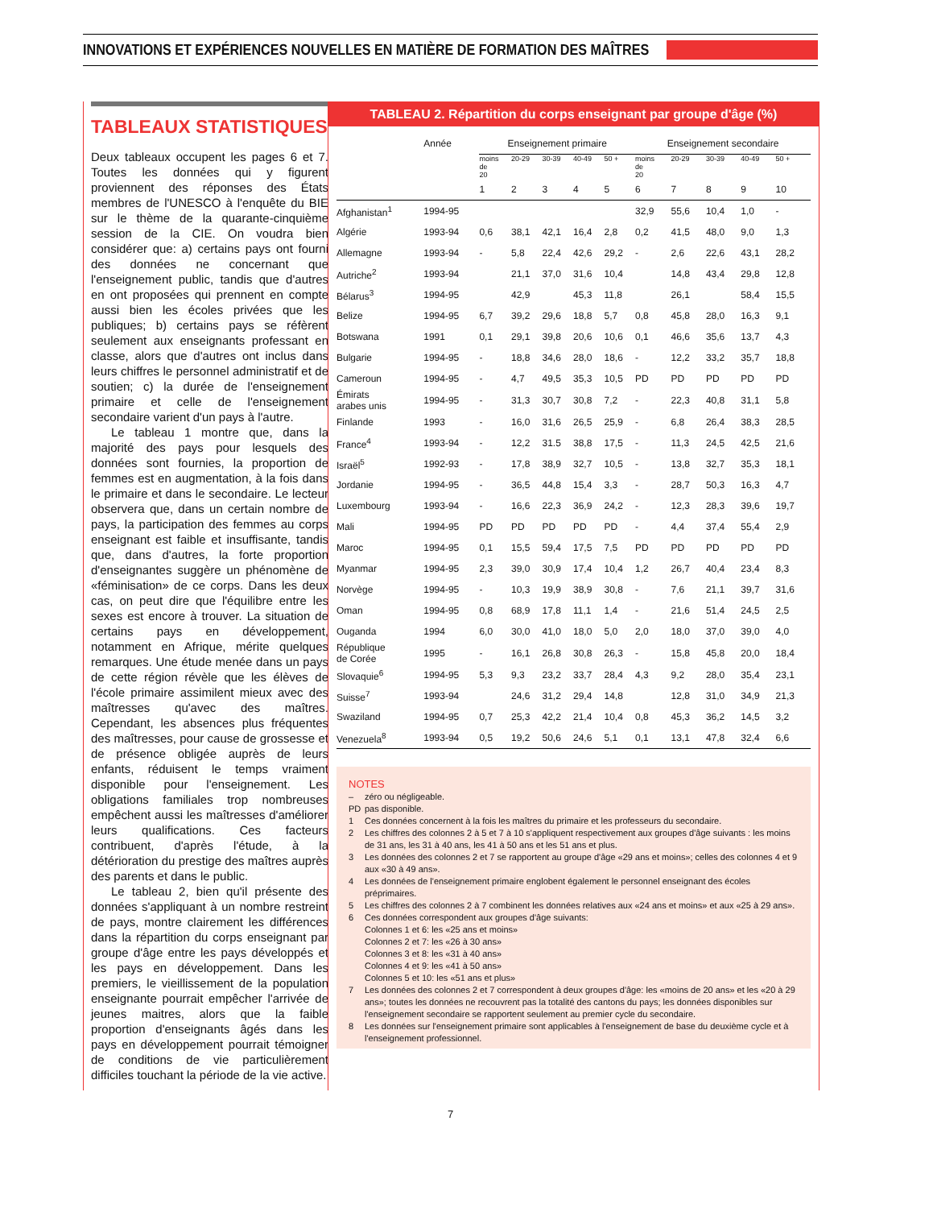INNOVATIONS ET EXPÉRIENCES NOUVELLES EN MATIÈRE DE FORMATION DES MAÎTRES
TABLEAUX STATISTIQUES
Deux tableaux occupent les pages 6 et 7. Toutes les données qui y figurent proviennent des réponses des États membres de l'UNESCO à l'enquête du BIE sur le thème de la quarante-cinquième session de la CIE. On voudra bien considérer que: a) certains pays ont fourni des données ne concernant que l'enseignement public, tandis que d'autres en ont proposées qui prennent en compte aussi bien les écoles privées que les publiques; b) certains pays se réfèrent seulement aux enseignants professant en classe, alors que d'autres ont inclus dans leurs chiffres le personnel administratif et de soutien; c) la durée de l'enseignement primaire et celle de l'enseignement secondaire varient d'un pays à l'autre.
Le tableau 1 montre que, dans la majorité des pays pour lesquels des données sont fournies, la proportion de femmes est en augmentation, à la fois dans le primaire et dans le secondaire. Le lecteur observera que, dans un certain nombre de pays, la participation des femmes au corps enseignant est faible et insuffisante, tandis que, dans d'autres, la forte proportion d'enseignantes suggère un phénomène de «féminisation» de ce corps. Dans les deux cas, on peut dire que l'équilibre entre les sexes est encore à trouver. La situation de certains pays en développement, notamment en Afrique, mérite quelques remarques. Une étude menée dans un pays de cette région révèle que les élèves de l'école primaire assimilent mieux avec des maîtresses qu'avec des maîtres. Cependant, les absences plus fréquentes des maîtresses, pour cause de grossesse et de présence obligée auprès de leurs enfants, réduisent le temps vraiment disponible pour l'enseignement. Les obligations familiales trop nombreuses empêchent aussi les maîtresses d'améliorer leurs qualifications. Ces facteurs contribuent, d'après l'étude, à la détérioration du prestige des maîtres auprès des parents et dans le public.
Le tableau 2, bien qu'il présente des données s'appliquant à un nombre restreint de pays, montre clairement les différences dans la répartition du corps enseignant par groupe d'âge entre les pays développés et les pays en développement. Dans les premiers, le vieillissement de la population enseignante pourrait empêcher l'arrivée de jeunes maitres, alors que la faible proportion d'enseignants âgés dans les pays en développement pourrait témoigner de conditions de vie particulièrement difficiles touchant la période de la vie active.
TABLEAU 2. Répartition du corps enseignant par groupe d'âge (%)
| | Année | Enseignement primaire | | | | | Enseignement secondaire | | | | |
| --- | --- | --- | --- | --- | --- | --- | --- | --- | --- | --- | --- |
| | | moins de 20 | 20-29 | 30-39 | 40-49 | 50 + | moins de 20 | 20-29 | 30-39 | 40-49 | 50 + |
| | | 1 | 2 | 3 | 4 | 5 | 6 | 7 | 8 | 9 | 10 |
| Afghanistan<sup>1</sup> | 1994-95 | | | | | | 32,9 | 55,6 | 10,4 | 1,0 | - |
| Algérie | 1993-94 | 0,6 | 38,1 | 42,1 | 16,4 | 2,8 | 0,2 | 41,5 | 48,0 | 9,0 | 1,3 |
| Allemagne | 1993-94 | - | 5,8 | 22,4 | 42,6 | 29,2 | - | 2,6 | 22,6 | 43,1 | 28,2 |
| Autriche<sup>2</sup> | 1993-94 | | 21,1 | 37,0 | 31,6 | 10,4 | | 14,8 | 43,4 | 29,8 | 12,8 |
| Bélarus<sup>3</sup> | 1994-95 | | 42,9 | | 45,3 | 11,8 | | 26,1 | | 58,4 | 15,5 |
| Belize | 1994-95 | 6,7 | 39,2 | 29,6 | 18,8 | 5,7 | 0,8 | 45,8 | 28,0 | 16,3 | 9,1 |
| Botswana | 1991 | 0,1 | 29,1 | 39,8 | 20,6 | 10,6 | 0,1 | 46,6 | 35,6 | 13,7 | 4,3 |
| Bulgarie | 1994-95 | - | 18,8 | 34,6 | 28,0 | 18,6 | - | 12,2 | 33,2 | 35,7 | 18,8 |
| Cameroun | 1994-95 | - | 4,7 | 49,5 | 35,3 | 10,5 | PD | PD | PD | PD | PD |
| Émirats arabes unis | 1994-95 | - | 31,3 | 30,7 | 30,8 | 7,2 | - | 22,3 | 40,8 | 31,1 | 5,8 |
| Finlande | 1993 | - | 16,0 | 31,6 | 26,5 | 25,9 | - | 6,8 | 26,4 | 38,3 | 28,5 |
| France<sup>4</sup> | 1993-94 | - | 12,2 | 31.5 | 38,8 | 17,5 | - | 11,3 | 24,5 | 42,5 | 21,6 |
| Israël<sup>5</sup> | 1992-93 | - | 17,8 | 38,9 | 32,7 | 10,5 | - | 13,8 | 32,7 | 35,3 | 18,1 |
| Jordanie | 1994-95 | - | 36,5 | 44,8 | 15,4 | 3,3 | - | 28,7 | 50,3 | 16,3 | 4,7 |
| Luxembourg | 1993-94 | - | 16,6 | 22,3 | 36,9 | 24,2 | - | 12,3 | 28,3 | 39,6 | 19,7 |
| Mali | 1994-95 | PD | PD | PD | PD | PD | - | 4,4 | 37,4 | 55,4 | 2,9 |
| Maroc | 1994-95 | 0,1 | 15,5 | 59,4 | 17,5 | 7,5 | PD | PD | PD | PD | PD |
| Myanmar | 1994-95 | 2,3 | 39,0 | 30,9 | 17,4 | 10,4 | 1,2 | 26,7 | 40,4 | 23,4 | 8,3 |
| Norvège | 1994-95 | - | 10,3 | 19,9 | 38,9 | 30,8 | - | 7,6 | 21,1 | 39,7 | 31,6 |
| Oman | 1994-95 | 0,8 | 68,9 | 17,8 | 11,1 | 1,4 | - | 21,6 | 51,4 | 24,5 | 2,5 |
| Ouganda | 1994 | 6,0 | 30,0 | 41,0 | 18,0 | 5,0 | 2,0 | 18,0 | 37,0 | 39,0 | 4,0 |
| République de Corée | 1995 | - | 16,1 | 26,8 | 30,8 | 26,3 | - | 15,8 | 45,8 | 20,0 | 18,4 |
| Slovaquie<sup>6</sup> | 1994-95 | 5,3 | 9,3 | 23,2 | 33,7 | 28,4 | 4,3 | 9,2 | 28,0 | 35,4 | 23,1 |
| Suisse<sup>7</sup> | 1993-94 | | 24,6 | 31,2 | 29,4 | 14,8 | | 12,8 | 31,0 | 34,9 | 21,3 |
| Swaziland | 1994-95 | 0,7 | 25,3 | 42,2 | 21,4 | 10,4 | 0,8 | 45,3 | 36,2 | 14,5 | 3,2 |
| Venezuela<sup>8</sup> | 1993-94 | 0,5 | 19,2 | 50,6 | 24,6 | 5,1 | 0,1 | 13,1 | 47,8 | 32,4 | 6,6 |
NOTES
– zéro ou négligeable.
PD pas disponible.
1 Ces données concernent à la fois les maîtres du primaire et les professeurs du secondaire.
2 Les chiffres des colonnes 2 à 5 et 7 à 10 s'appliquent respectivement aux groupes d'âge suivants : les moins de 31 ans, les 31 à 40 ans, les 41 à 50 ans et les 51 ans et plus.
3 Les données des colonnes 2 et 7 se rapportent au groupe d'âge «29 ans et moins»; celles des colonnes 4 et 9 aux «30 à 49 ans».
4 Les données de l'enseignement primaire englobent également le personnel enseignant des écoles préprimaires.
5 Les chiffres des colonnes 2 à 7 combinent les données relatives aux «24 ans et moins» et aux «25 à 29 ans».
6 Ces données correspondent aux groupes d'âge suivants:
Colonnes 1 et 6: les «25 ans et moins»
Colonnes 2 et 7: les «26 à 30 ans»
Colonnes 3 et 8: les «31 à 40 ans»
Colonnes 4 et 9: les «41 à 50 ans»
Colonnes 5 et 10: les «51 ans et plus»
7 Les données des colonnes 2 et 7 correspondent à deux groupes d'âge: les «moins de 20 ans» et les «20 à 29 ans»; toutes les données ne recouvrent pas la totalité des cantons du pays; les données disponibles sur l'enseignement secondaire se rapportent seulement au premier cycle du secondaire.
8 Les données sur l'enseignement primaire sont applicables à l'enseignement de base du deuxième cycle et à l'enseignement professionnel.
7